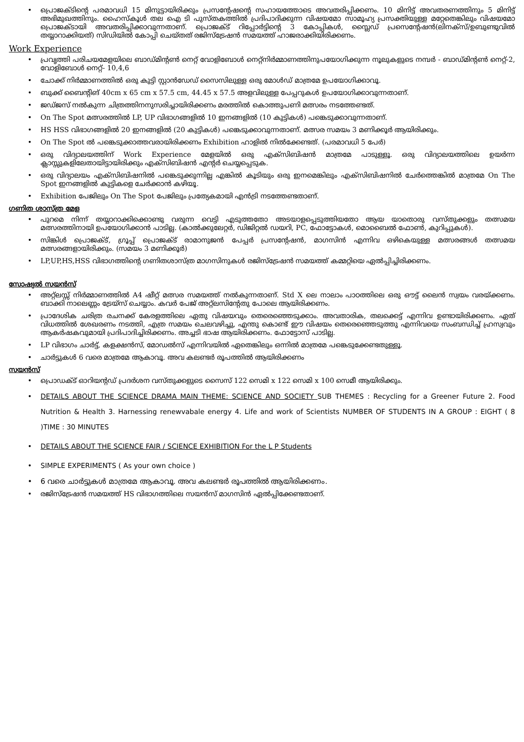• പ്രൊജക്ടിന്റെ പരമാവധി 15 മിനുട്ടായിരിക്കും പ്രസന്റേഷന്റെ സഹായത്തോടെ അവതരിപ്പിക്കണം. 10 മിനിട്ട് അവതരണത്തിനും 5 മിനിട്ട് അഭിമുഖത്തിനും. ഹൈസ്കൂൾ തല ഐ ടി പുസ്തകത്തിൽ പ്രദിപാദിക്കുന്ന വിഷയമോ സാമൂഹ്യ പ്രസക്തിയുള്ള മറ്റേതെങ്കിലും വിഷയമോ പ്രൊജക്ടായി അവതരിപ്പിക്കാവുന്നതാണ്. പ്രൊജക്ട് റിപ്പോർട്ടിന്റെ 3 കോപ്പികൾ, സ്ലൈഡ് പ്രസെന്റേഷൻ(ലിനക്സ്/ഉബുണ്ടുവിൽ തയ്യാറാക്കിയത്) സിഡിയിൽ കോപ്പി ചെയ്തത് രജിസ്ട്രേഷൻ സമയത്ത് ഹാജരാക്കിയിരിക്കണം.
Work Experience
• പ്രവൃത്തി പരിചയമേളയിലെ ബാഡ്മിന്റൺ നെറ്റ് വോളിബോൾ നെറ്റ്നിർമ്മാണത്തിനുപയോഗിക്കുന്ന നൂലുകളുടെ നമ്പർ - ബാഡ്മിന്റൺ നെറ്റ്-2, വോളിബോൾ നെറ്റ്- 10,4,6
• ചോക്ക് നിർമ്മാണത്തിൽ ഒരു കുട്ടി സ്റ്റാൻഡേഡ് സൈസിലുള്ള ഒരു മോൾഡ് മാത്രമേ ഉപയോഗിക്കാവൂ.
• ബുക്ക് ബൈന്റിങ് 40cm x 65 cm x 57.5 cm, 44.45 x 57.5 അളവിലുള്ള പേപ്പറുകൾ ഉപയോഗിക്കാവുന്നതാണ്.
• ജഡ്ജസ് നൽകുന്ന ചിത്രത്തിനനുസരിച്ചായിരിക്കണം മരത്തിൽ കൊത്തുപണി മത്സരം നടത്തേണ്ടത്.
• On The Spot മത്സരത്തിൽ LP, UP വിഭാഗങ്ങളിൽ 10 ഇനങ്ങളിൽ (10 കുട്ടികൾ) പങ്കെടുക്കാവുന്നതാണ്.
• HS HSS വിഭാഗങ്ങളിൽ 20 ഇനങ്ങളിൽ (20 കുട്ടികൾ) പങ്കെടുക്കാവുന്നതാണ്. മത്സര സമയം 3 മണിക്കൂർ ആയിരിക്കും.
• On The Spot ൽ പങ്കെടുക്കാത്തവരായിരിക്കണം Exhibition ഹാളിൽ നിൽക്കേണ്ടത്. (പരമാവധി 5 പേർ)
• ഒരു വിദ്യാലയത്തിന് Work Experience മേളയിൽ ഒരു എക്സിബിഷൻ മാത്രമേ പാടുള്ളൂ. ഒരു വിദ്യാലയത്തിലെ ഉയർന്ന ക്ലാസ്സുകളിലേതായിട്ടായിരിക്കും എക്സിബിഷൻ എന്റർ ചെയ്യപ്പെടുക.
• ഒരു വിദ്യാലയം എക്സിബിഷനിൽ പങ്കെടുക്കുന്നില്ല എങ്കിൽ കൂടിയും ഒരു ഇനമെങ്കിലും എക്സിബിഷനിൽ ചേർത്തെങ്കിൽ മാത്രമേ On The Spot ഇനങ്ങളിൽ കുട്ടികളെ ചേർക്കാൻ കഴിയൂ.
• Exhibition പേജിലും On The Spot പേജിലും പ്രത്യേകമായി എൻട്രി നടത്തേണ്ടതാണ്.
ഗണിത ശാസ്ത്ര മേള
• പുറമെ നിന്ന് തയ്യാറാക്കിക്കൊണ്ടു വരുന്ന വെട്ടി എടുത്തതോ അടയാളപ്പെടുത്തിയതോ ആയ യാതൊരു വസ്തുക്കളും തത്സമയ മത്സരത്തിനായി ഉപയോഗിക്കാൻ പാടില്ല. (കാൽക്കുലേറ്റർ, ഡിജിറ്റൽ ഡയറി, PC, ഫോട്ടോകൾ, മൊബൈൽ ഫോൺ, കുറിപ്പുകൾ).
• സിങ്കിൾ പ്രൊജക്ട്, ഗ്രൂപ്പ് പ്രൊജക്ട് രാമാനുജൻ പേപ്പർ പ്രസന്റേഷൻ, മാഗസിൻ എന്നിവ ഒഴികെയുള്ള മത്സരങ്ങൾ തത്സമയ മത്സരങ്ങളായിരിക്കും. (സമയം 3 മണിക്കൂർ)
• LP,UP,HS,HSS വിഭാഗത്തിന്റെ ഗണിതശാസ്ത്ര മാഗസിനുകൾ രജിസ്ട്രേഷൻ സമയത്ത് കമ്മറ്റിയെ ഏൽപ്പിച്ചിരിക്കണം.
സോഷ്യൽ സയൻസ്
• അറ്റ്ലസ്സ് നിർമ്മാണത്തിൽ A4 ഷീറ്റ് മത്സര സമയത്ത് നൽകുന്നതാണ്. Std X ലെ നാലാം പാഠത്തിലെ ഒരു ഔട്ട് ലൈൻ സ്വയം വരയ്ക്കണം. ബാക്കി നാലെണ്ണം ട്രേയ്സ് ചെയ്യാം. കവർ പേജ് അറ്റ്ലസിന്റേതു പോലെ ആയിരിക്കണം.
• പ്രാദേശിക ചരിത്ര രചനക്ക് കേരളത്തിലെ ഏതു വിഷയവും തെരെഞ്ഞെടുക്കാം. അവതാരിക, തലക്കെട്ട് എന്നിവ ഉണ്ടായിരിക്കണം. ഏത് വിധത്തിൽ ശേഖരണം നടത്തി, എത്ര സമയം ചെലവഴിച്ചു, എന്തു കൊണ്ട് ഈ വിഷയം തെരെഞ്ഞെടുത്തു എന്നിവയെ സംബന്ധിച്ച് ഹ്രസ്വവും ആകർഷകവുമായി പ്രദിപാദിച്ചിരിക്കണം. അച്ചടി ഭാഷ ആയിരിക്കണം. ഫോട്ടോസ് പാടില്ല.
• LP വിഭാഗം ചാർട്ട്, കളക്ഷൻസ്, മോഡൽസ് എന്നിവയിൽ ഏതെങ്കിലും ഒന്നിൽ മാത്രമേ പങ്കെടുക്കേണ്ടതുള്ളൂ.
• ചാർട്ടുകൾ 6 വരെ മാത്രമേ ആകാവൂ. അവ കലണ്ടർ രൂപത്തിൽ ആയിരിക്കണം
സയൻസ്
• പ്രൊഡക്ട് ഓറിയന്റഡ് പ്രദർശന വസ്തുക്കളുടെ സൈസ് 122 സെമി x 122 സെമി x 100 സെമീ ആയിരിക്കും.
• DETAILS ABOUT THE SCIENCE DRAMA MAIN THEME: SCIENCE AND SOCIETY SUB THEMES : Recycling for a Greener Future 2. Food Nutrition & Health 3. Harnessing renewvabale energy 4. Life and work of Scientists NUMBER OF STUDENTS IN A GROUP : EIGHT ( 8 )TIME : 30 MINUTES
• DETAILS ABOUT THE SCIENCE FAIR / SCIENCE EXHIBITION For the L P Students
• SIMPLE EXPERIMENTS ( As your own choice )
• 6 വരെ ചാർട്ടുകൾ മാത്രമേ ആകാവൂ. അവ കലണ്ടർ രൂപത്തിൽ ആയിരിക്കണം.
• രജിസ്ട്രേഷൻ സമയത്ത് HS വിഭാഗത്തിലെ സയൻസ് മാഗസിൻ ഏൽപ്പിക്കേണ്ടതാണ്.